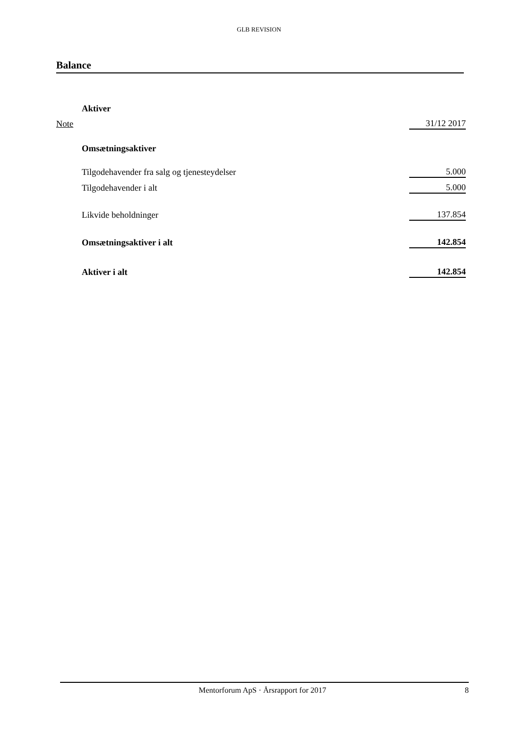GLB REVISION
Balance
| | Aktiver | |
| Note | | 31/12 2017 |
| | Omsætningsaktiver | |
| | Tilgodehavender fra salg og tjenesteydelser | 5.000 |
| | Tilgodehavender i alt | 5.000 |
| | Likvide beholdninger | 137.854 |
| | Omsætningsaktiver i alt | 142.854 |
| | Aktiver i alt | 142.854 |
Mentorforum ApS · Årsrapport for 2017 8